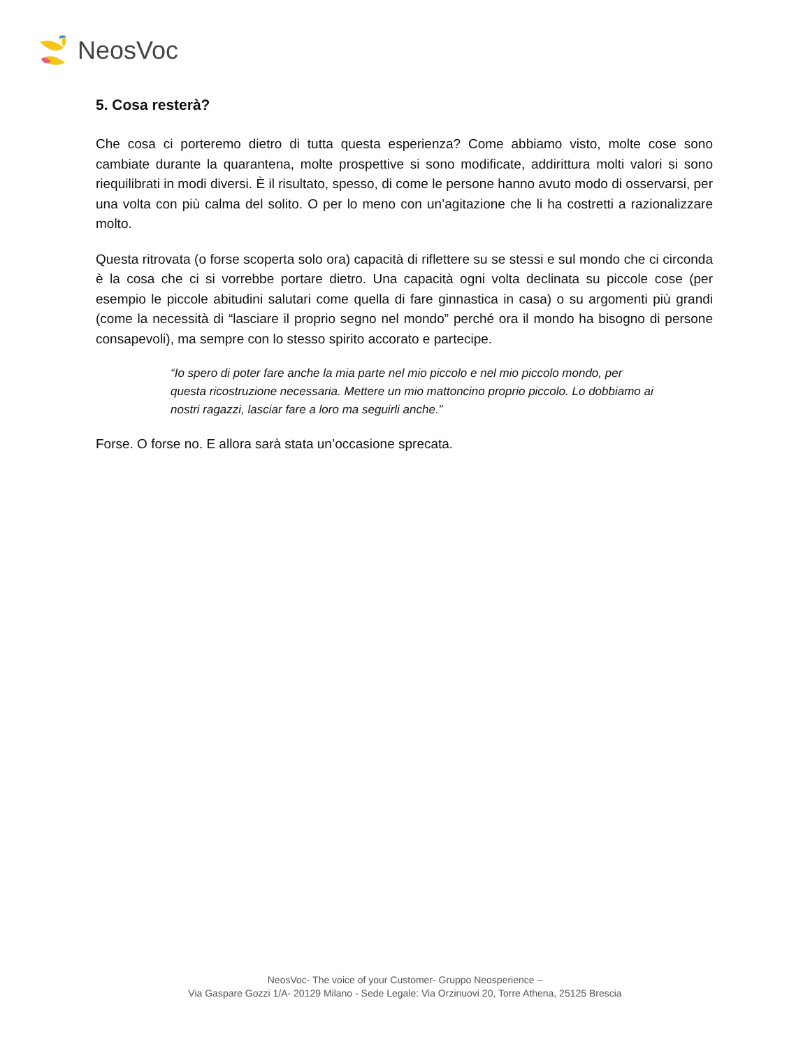NeosVoc
5. Cosa resterà?
Che cosa ci porteremo dietro di tutta questa esperienza? Come abbiamo visto, molte cose sono cambiate durante la quarantena, molte prospettive si sono modificate, addirittura molti valori si sono riequilibrati in modi diversi. È il risultato, spesso, di come le persone hanno avuto modo di osservarsi, per una volta con più calma del solito. O per lo meno con un’agitazione che li ha costretti a razionalizzare molto.
Questa ritrovata (o forse scoperta solo ora) capacità di riflettere su se stessi e sul mondo che ci circonda è la cosa che ci si vorrebbe portare dietro. Una capacità ogni volta declinata su piccole cose (per esempio le piccole abitudini salutari come quella di fare ginnastica in casa) o su argomenti più grandi (come la necessità di “lasciare il proprio segno nel mondo” perché ora il mondo ha bisogno di persone consapevoli), ma sempre con lo stesso spirito accorato e partecipe.
“Io spero di poter fare anche la mia parte nel mio piccolo e nel mio piccolo mondo, per questa ricostruzione necessaria. Mettere un mio mattoncino proprio piccolo. Lo dobbiamo ai nostri ragazzi, lasciar fare a loro ma seguirli anche.”
Forse. O forse no. E allora sarà stata un’occasione sprecata.
NeosVoc- The voice of your Customer- Gruppo Neosperience –
Via Gaspare Gozzi 1/A- 20129 Milano - Sede Legale: Via Orzinuovi 20, Torre Athena, 25125 Brescia